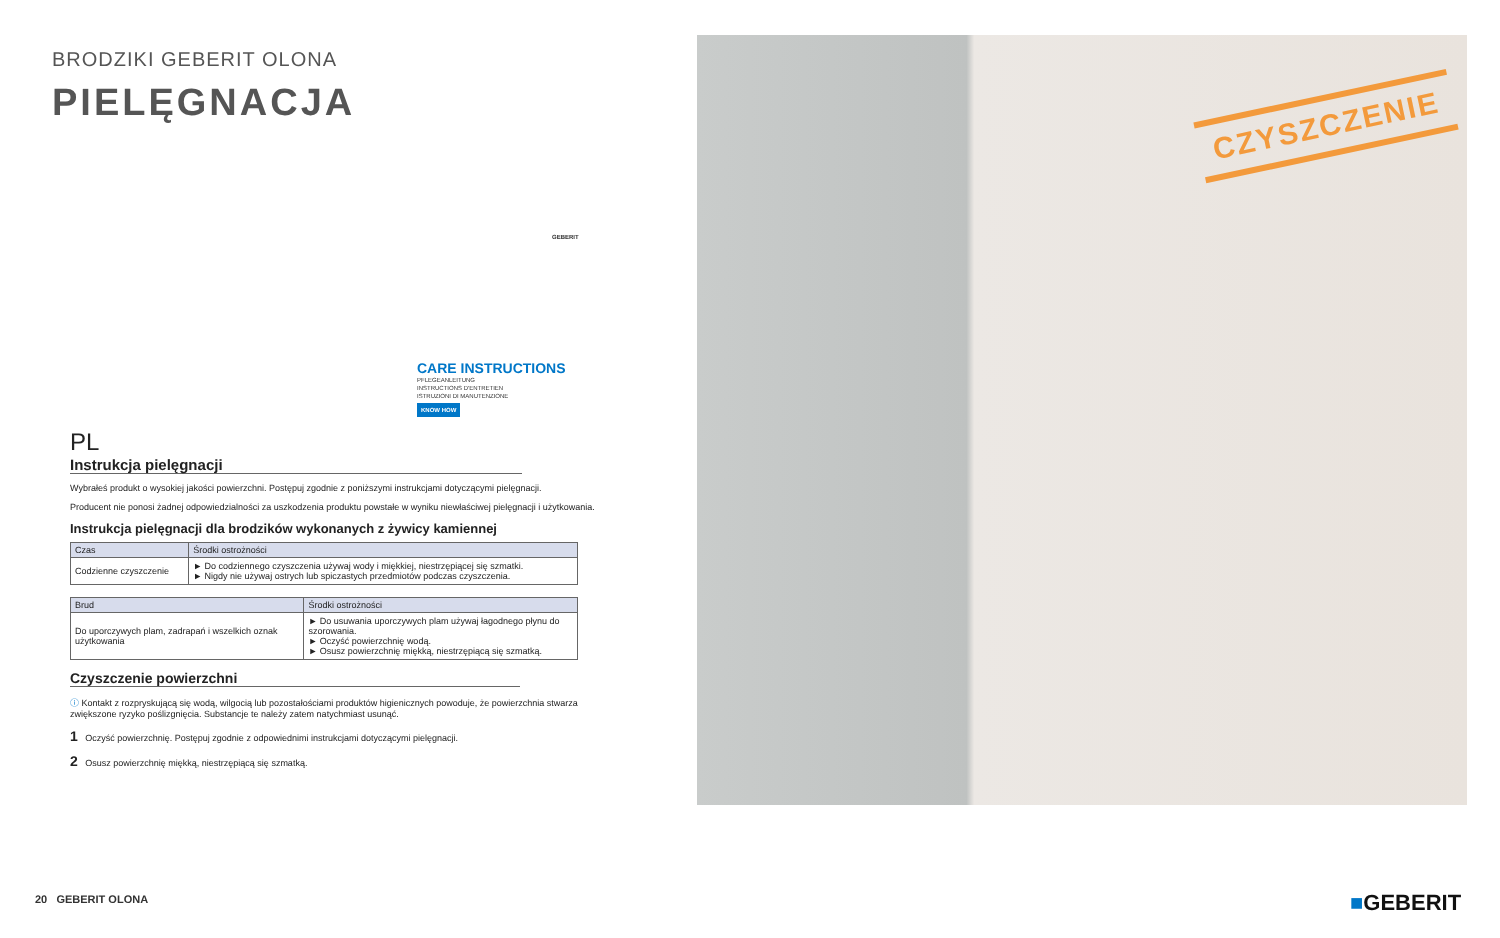BRODZIKI GEBERIT OLONA
PIELĘGNACJA
GEBERIT
CARE INSTRUCTIONS
PFLEGEANLEITUNG
INSTRUCTIONS D'ENTRETIEN
ISTRUZIONI DI MANUTENZIONE
KNOW HOW
PL
Instrukcja pielęgnacji
Wybrałeś produkt o wysokiej jakości powierzchni. Postępuj zgodnie z poniższymi instrukcjami dotyczącymi pielęgnacji.
Producent nie ponosi żadnej odpowiedzialności za uszkodzenia produktu powstałe w wyniku niewłaściwej pielęgnacji i użytkowania.
Instrukcja pielęgnacji dla brodzików wykonanych z żywicy kamiennej
| Czas | Środki ostrożności |
| --- | --- |
| Codzienne czyszczenie | ► Do codziennego czyszczenia używaj wody i miękkiej, niestrzępiącej się szmatki. ► Nigdy nie używaj ostrych lub spiczastych przedmiotów podczas czyszczenia. |
| Brud | Środki ostrożności |
| --- | --- |
| Do uporczywych plam, zadrapań i wszelkich oznak użytkowania | ► Do usuwania uporczywych plam używaj łagodnego płynu do szorowania. ► Oczyść powierzchnię wodą. ► Osusz powierzchnię miękką, niestrzępiącą się szmatką. |
Czyszczenie powierzchni
ⓘ Kontakt z rozpryskującą się wodą, wilgocią lub pozostałościami produktów higienicznych powoduje, że powierzchnia stwarza zwiększone ryzyko poślizgnięcia. Substancje te należy zatem natychmiast usunąć.
1 Oczyść powierzchnię. Postępuj zgodnie z odpowiednimi instrukcjami dotyczącymi pielęgnacji.
2 Osusz powierzchnię miękką, niestrzępiącą się szmatką.
CZYSZCZENIE
20 GEBERIT OLONA ■GEBERIT